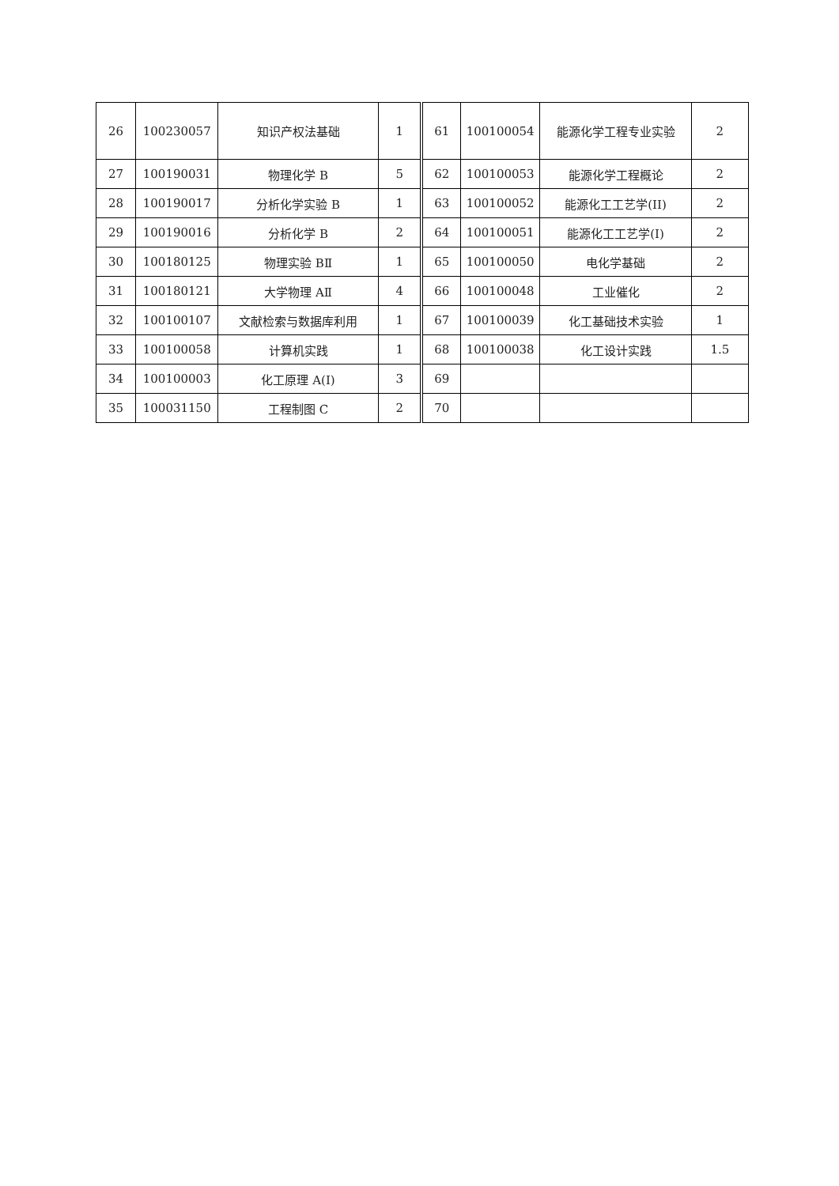| 26 | 100230057 | 知识产权法基础 | 1 | 61 | 100100054 | 能源化学工程专业实验 | 2 |
| 27 | 100190031 | 物理化学 B | 5 | 62 | 100100053 | 能源化学工程概论 | 2 |
| 28 | 100190017 | 分析化学实验 B | 1 | 63 | 100100052 | 能源化工工艺学(II) | 2 |
| 29 | 100190016 | 分析化学 B | 2 | 64 | 100100051 | 能源化工工艺学(I) | 2 |
| 30 | 100180125 | 物理实验 BⅡ | 1 | 65 | 100100050 | 电化学基础 | 2 |
| 31 | 100180121 | 大学物理 AⅡ | 4 | 66 | 100100048 | 工业催化 | 2 |
| 32 | 100100107 | 文献检索与数据库利用 | 1 | 67 | 100100039 | 化工基础技术实验 | 1 |
| 33 | 100100058 | 计算机实践 | 1 | 68 | 100100038 | 化工设计实践 | 1.5 |
| 34 | 100100003 | 化工原理 A(Ⅰ) | 3 | 69 | | | |
| 35 | 100031150 | 工程制图 C | 2 | 70 | | | |